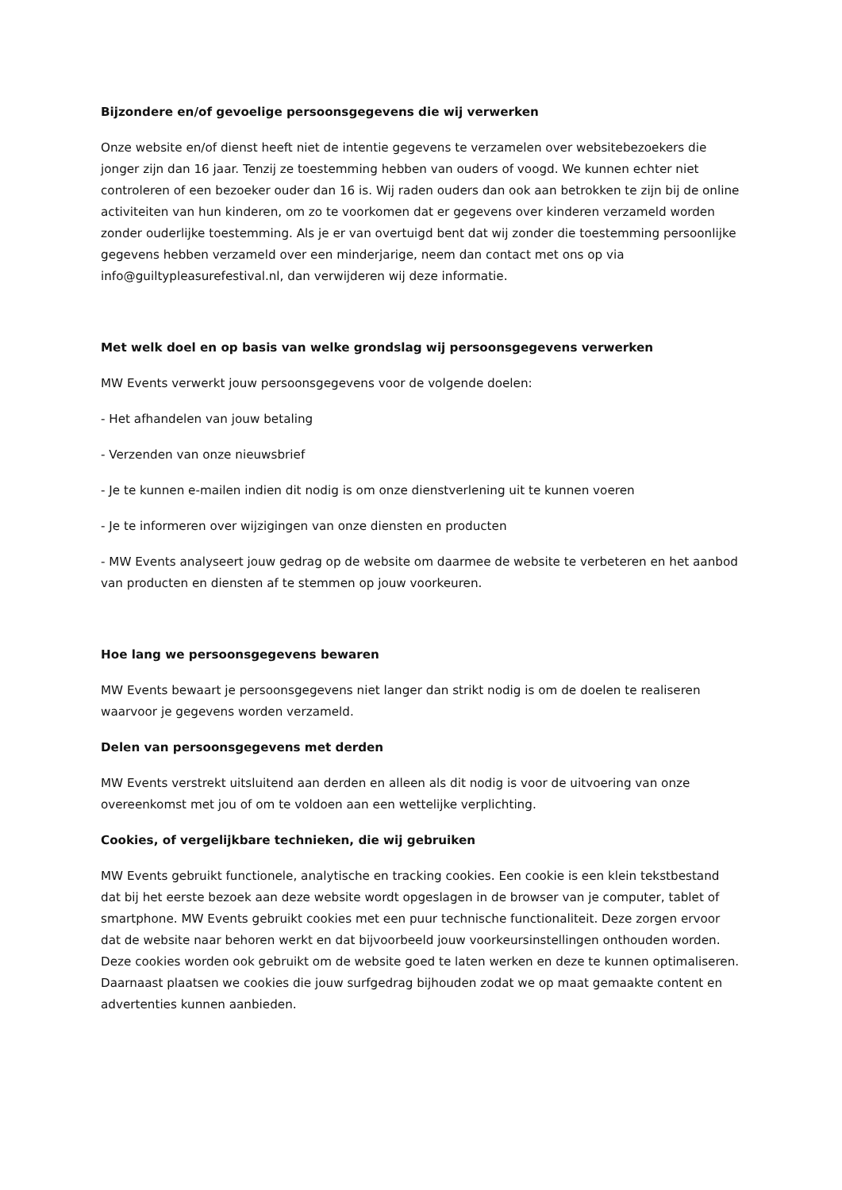Bijzondere en/of gevoelige persoonsgegevens die wij verwerken
Onze website en/of dienst heeft niet de intentie gegevens te verzamelen over websitebezoekers die jonger zijn dan 16 jaar. Tenzij ze toestemming hebben van ouders of voogd. We kunnen echter niet controleren of een bezoeker ouder dan 16 is. Wij raden ouders dan ook aan betrokken te zijn bij de online activiteiten van hun kinderen, om zo te voorkomen dat er gegevens over kinderen verzameld worden zonder ouderlijke toestemming. Als je er van overtuigd bent dat wij zonder die toestemming persoonlijke gegevens hebben verzameld over een minderjarige, neem dan contact met ons op via info@guiltypleasurefestival.nl, dan verwijderen wij deze informatie.
Met welk doel en op basis van welke grondslag wij persoonsgegevens verwerken
MW Events verwerkt jouw persoonsgegevens voor de volgende doelen:
- Het afhandelen van jouw betaling
- Verzenden van onze nieuwsbrief
- Je te kunnen e-mailen indien dit nodig is om onze dienstverlening uit te kunnen voeren
- Je te informeren over wijzigingen van onze diensten en producten
- MW Events analyseert jouw gedrag op de website om daarmee de website te verbeteren en het aanbod van producten en diensten af te stemmen op jouw voorkeuren.
Hoe lang we persoonsgegevens bewaren
MW Events bewaart je persoonsgegevens niet langer dan strikt nodig is om de doelen te realiseren waarvoor je gegevens worden verzameld.
Delen van persoonsgegevens met derden
MW Events verstrekt uitsluitend aan derden en alleen als dit nodig is voor de uitvoering van onze overeenkomst met jou of om te voldoen aan een wettelijke verplichting.
Cookies, of vergelijkbare technieken, die wij gebruiken
MW Events gebruikt functionele, analytische en tracking cookies. Een cookie is een klein tekstbestand dat bij het eerste bezoek aan deze website wordt opgeslagen in de browser van je computer, tablet of smartphone. MW Events gebruikt cookies met een puur technische functionaliteit. Deze zorgen ervoor dat de website naar behoren werkt en dat bijvoorbeeld jouw voorkeursinstellingen onthouden worden. Deze cookies worden ook gebruikt om de website goed te laten werken en deze te kunnen optimaliseren. Daarnaast plaatsen we cookies die jouw surfgedrag bijhouden zodat we op maat gemaakte content en advertenties kunnen aanbieden.